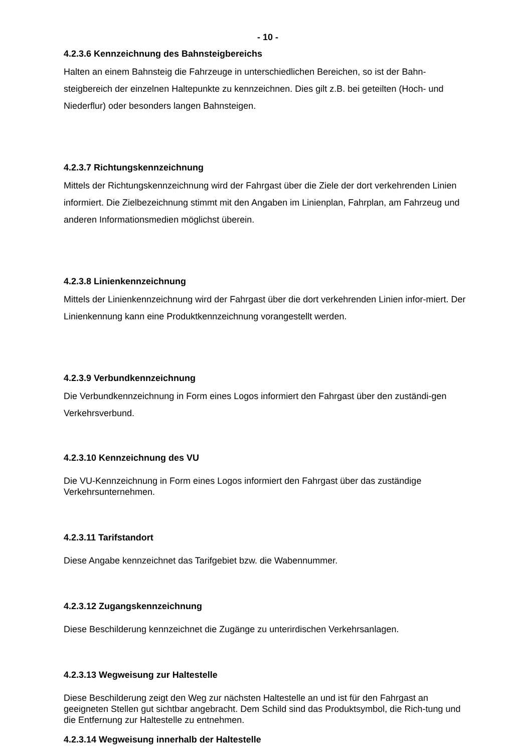- 10 -
4.2.3.6 Kennzeichnung des Bahnsteigbereichs
Halten an einem Bahnsteig die Fahrzeuge in unterschiedlichen Bereichen, so ist der Bahn-steigbereich der einzelnen Haltepunkte zu kennzeichnen. Dies gilt z.B. bei geteilten (Hoch- und Niederflur) oder besonders langen Bahnsteigen.
4.2.3.7 Richtungskennzeichnung
Mittels der Richtungskennzeichnung wird der Fahrgast über die Ziele der dort verkehrenden Linien informiert. Die Zielbezeichnung stimmt mit den Angaben im Linienplan, Fahrplan, am Fahrzeug und anderen Informationsmedien möglichst überein.
4.2.3.8 Linienkennzeichnung
Mittels der Linienkennzeichnung wird der Fahrgast über die dort verkehrenden Linien infor-miert. Der Linienkennung kann eine Produktkennzeichnung vorangestellt werden.
4.2.3.9 Verbundkennzeichnung
Die Verbundkennzeichnung in Form eines Logos informiert den Fahrgast über den zuständi-gen Verkehrsverbund.
4.2.3.10 Kennzeichnung des VU
Die VU-Kennzeichnung in Form eines Logos informiert den Fahrgast über das zuständige Verkehrsunternehmen.
4.2.3.11 Tarifstandort
Diese Angabe kennzeichnet das Tarifgebiet bzw. die Wabennummer.
4.2.3.12 Zugangskennzeichnung
Diese Beschilderung kennzeichnet die Zugänge zu unterirdischen Verkehrsanlagen.
4.2.3.13 Wegweisung zur Haltestelle
Diese Beschilderung zeigt den Weg zur nächsten Haltestelle an und ist für den Fahrgast an geeigneten Stellen gut sichtbar angebracht. Dem Schild sind das Produktsymbol, die Rich-tung und die Entfernung zur Haltestelle zu entnehmen.
4.2.3.14 Wegweisung innerhalb der Haltestelle